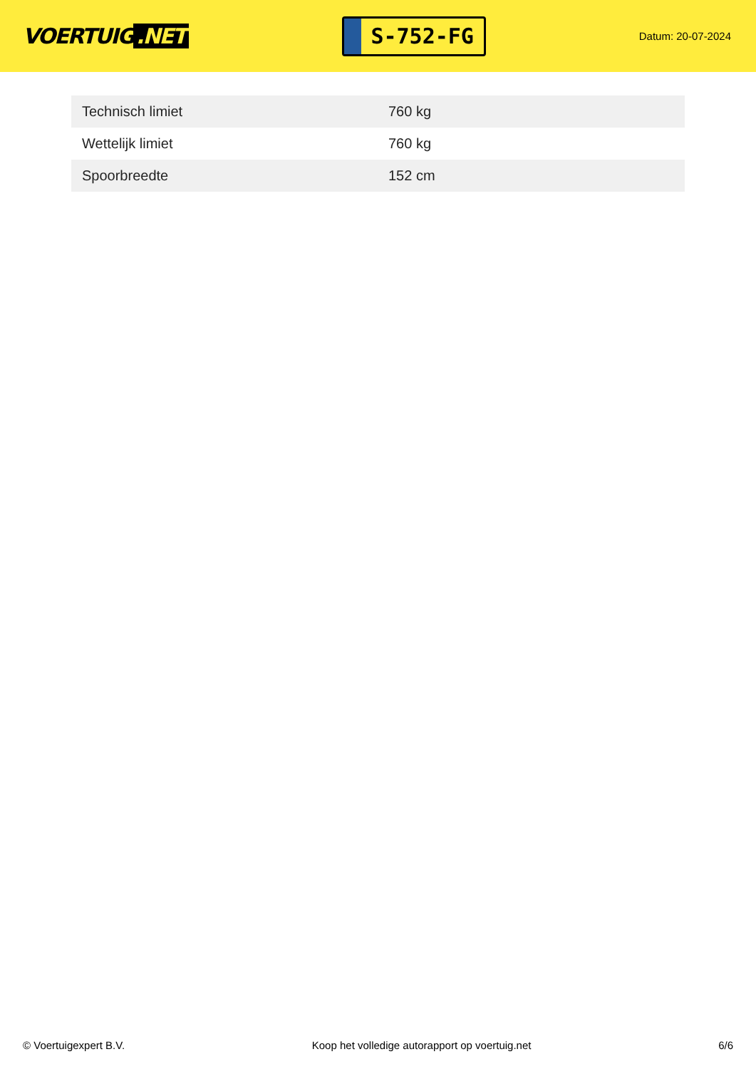VOERTUIG.NET
S-752-FG
Datum: 20-07-2024
| Technisch limiet | 760 kg |
| Wettelijk limiet | 760 kg |
| Spoorbreedte | 152 cm |
© Voertuigexpert B.V. Koop het volledige autorapport op voertuig.net 6/6